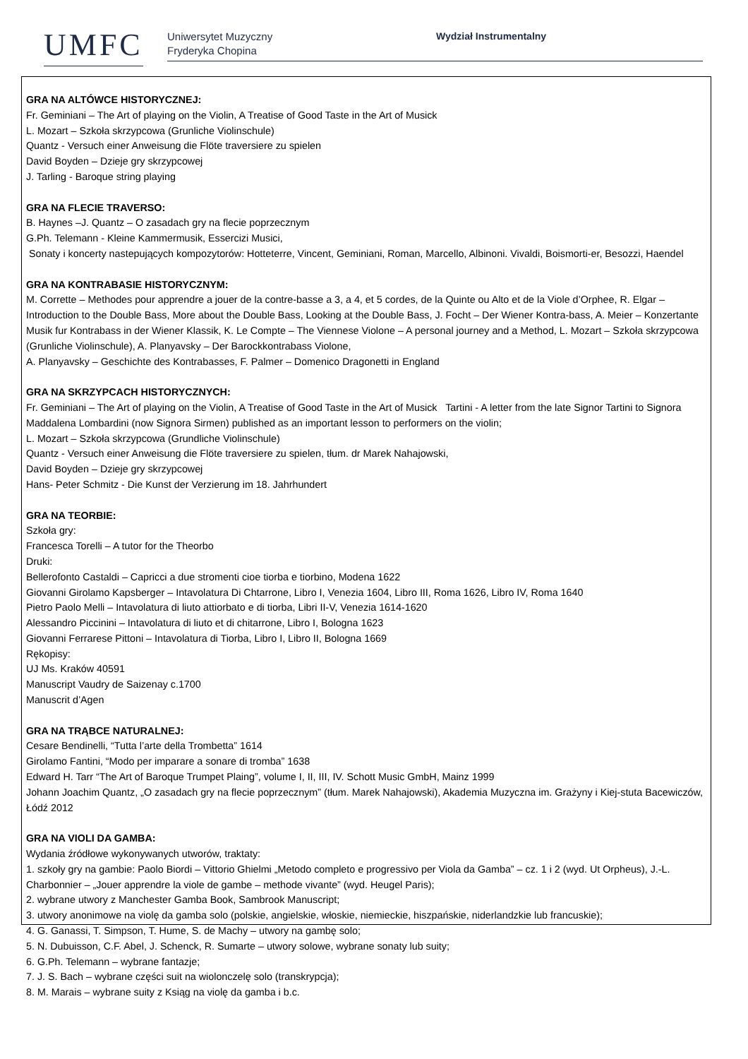UMFC
Uniwersytet Muzyczny
Fryderyka Chopina
Wydział Instrumentalny
GRA NA ALTÓWCE HISTORYCZNEJ:
Fr. Geminiani – The Art of playing on the Violin, A Treatise of Good Taste in the Art of Musick
L. Mozart – Szkoła skrzypcowa (Grunliche Violinschule)
Quantz - Versuch einer Anweisung die Flöte traversiere zu spielen
David Boyden – Dzieje gry skrzypcowej
J. Tarling - Baroque string playing
GRA NA FLECIE TRAVERSO:
B. Haynes –J. Quantz – O zasadach gry na flecie poprzecznym
G.Ph. Telemann - Kleine Kammermusik, Essercizi Musici,
Sonaty i koncerty nastepujących kompozytorów: Hotteterre, Vincent, Geminiani, Roman, Marcello, Albinoni. Vivaldi, Boismorti-er, Besozzi, Haendel
GRA NA KONTRABASIE HISTORYCZNYM:
M. Corrette – Methodes pour apprendre a jouer de la contre-basse a 3, a 4, et 5 cordes, de la Quinte ou Alto et de la Viole d’Orphee, R. Elgar – Introduction to the Double Bass, More about the Double Bass, Looking at the Double Bass, J. Focht – Der Wiener Kontra-bass, A. Meier – Konzertante Musik fur Kontrabass in der Wiener Klassik, K. Le Compte – The Viennese Violone – A personal journey and a Method, L. Mozart – Szkoła skrzypcowa (Grunliche Violinschule), A. Planyavsky – Der Barockkontrabass Violone,
A. Planyavsky – Geschichte des Kontrabasses, F. Palmer – Domenico Dragonetti in England
GRA NA SKRZYPCACH HISTORYCZNYCH:
Fr. Geminiani – The Art of playing on the Violin, A Treatise of Good Taste in the Art of Musick Tartini - A letter from the late Signor Tartini to Signora Maddalena Lombardini (now Signora Sirmen) published as an important lesson to performers on the violin;
L. Mozart – Szkoła skrzypcowa (Grundliche Violinschule)
Quantz - Versuch einer Anweisung die Flöte traversiere zu spielen, tłum. dr Marek Nahajowski,
David Boyden – Dzieje gry skrzypcowej
Hans- Peter Schmitz - Die Kunst der Verzierung im 18. Jahrhundert
GRA NA TEORBIE:
Szkoła gry:
Francesca Torelli – A tutor for the Theorbo
Druki:
Bellerofonto Castaldi – Capricci a due stromenti cioe tiorba e tiorbino, Modena 1622
Giovanni Girolamo Kapsberger – Intavolatura Di Chtarrone, Libro I, Venezia 1604, Libro III, Roma 1626, Libro IV, Roma 1640
Pietro Paolo Melli – Intavolatura di liuto attiorbato e di tiorba, Libri II-V, Venezia 1614-1620
Alessandro Piccinini – Intavolatura di liuto et di chitarrone, Libro I, Bologna 1623
Giovanni Ferrarese Pittoni – Intavolatura di Tiorba, Libro I, Libro II, Bologna 1669
Rękopisy:
UJ Ms. Kraków 40591
Manuscript Vaudry de Saizenay c.1700
Manuscrit d’Agen
GRA NA TRĄBCE NATURALNEJ:
Cesare Bendinelli, “Tutta l’arte della Trombetta” 1614
Girolamo Fantini, “Modo per imparare a sonare di tromba” 1638
Edward H. Tarr “The Art of Baroque Trumpet Plaing”, volume I, II, III, IV. Schott Music GmbH, Mainz 1999
Johann Joachim Quantz, „O zasadach gry na flecie poprzecznym” (tłum. Marek Nahajowski), Akademia Muzyczna im. Grażyny i Kiej-stuta Bacewiczów, Łódź 2012
GRA NA VIOLI DA GAMBA:
Wydania źródłowe wykonywanych utworów, traktaty:
1. szkoły gry na gambie: Paolo Biordi – Vittorio Ghielmi „Metodo completo e progressivo per Viola da Gamba” – cz. 1 i 2 (wyd. Ut Orpheus), J.-L. Charbonnier – „Jouer apprendre la viole de gambe – methode vivante” (wyd. Heugel Paris);
2. wybrane utwory z Manchester Gamba Book, Sambrook Manuscript;
3. utwory anonimowe na violę da gamba solo (polskie, angielskie, włoskie, niemieckie, hiszpańskie, niderlandzkie lub francuskie);
4. G. Ganassi, T. Simpson, T. Hume, S. de Machy – utwory na gambę solo;
5. N. Dubuisson, C.F. Abel, J. Schenck, R. Sumarte – utwory solowe, wybrane sonaty lub suity;
6. G.Ph. Telemann – wybrane fantazje;
7. J. S. Bach – wybrane części suit na wiolonczelę solo (transkrypcja);
8. M. Marais – wybrane suity z Ksiąg na violę da gamba i b.c.